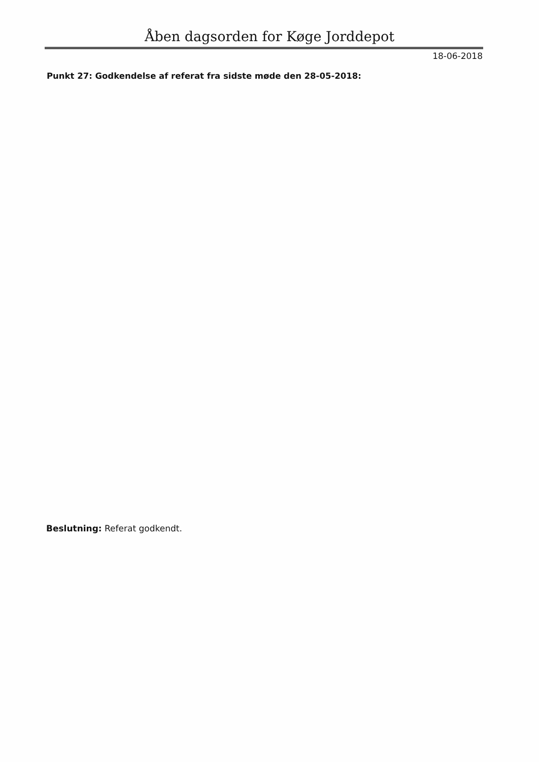Åben dagsorden for Køge Jorddepot
18-06-2018
Punkt 27: Godkendelse af referat fra sidste møde den 28-05-2018:
Beslutning: Referat godkendt.